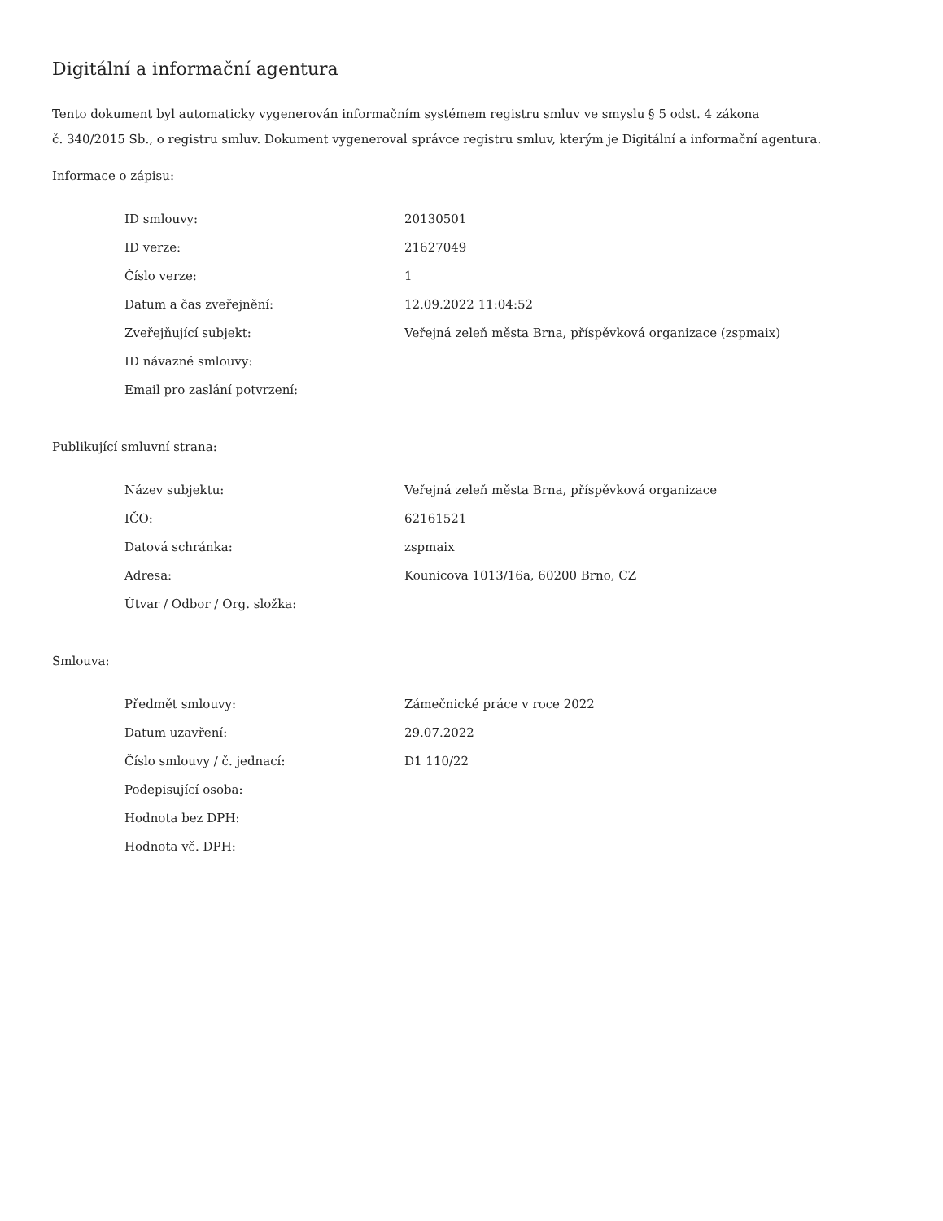Digitální a informační agentura
Tento dokument byl automaticky vygenerován informačním systémem registru smluv ve smyslu § 5 odst. 4 zákona
č. 340/2015 Sb., o registru smluv. Dokument vygeneroval správce registru smluv, kterým je Digitální a informační agentura.
Informace o zápisu:
| ID smlouvy: | 20130501 |
| ID verze: | 21627049 |
| Číslo verze: | 1 |
| Datum a čas zveřejnění: | 12.09.2022 11:04:52 |
| Zveřejňující subjekt: | Veřejná zeleň města Brna, příspěvková organizace (zspmaix) |
| ID návazné smlouvy: | |
| Email pro zaslání potvrzení: | |
Publikující smluvní strana:
| Název subjektu: | Veřejná zeleň města Brna, příspěvková organizace |
| IČO: | 62161521 |
| Datová schránka: | zspmaix |
| Adresa: | Kounicova 1013/16a, 60200 Brno, CZ |
| Útvar / Odbor / Org. složka: | |
Smlouva:
| Předmět smlouvy: | Zámečnické práce v roce 2022 |
| Datum uzavření: | 29.07.2022 |
| Číslo smlouvy / č. jednací: | D1 110/22 |
| Podepisující osoba: | |
| Hodnota bez DPH: | |
| Hodnota vč. DPH: | |